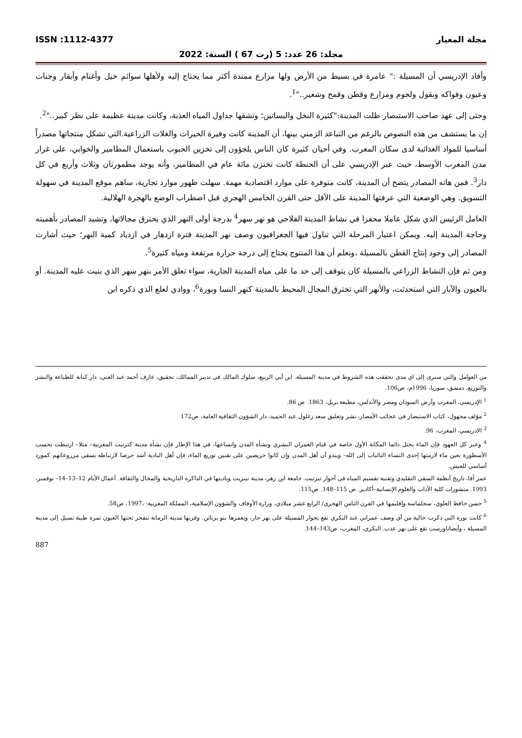مجلة المعيار ISSN :1112-4377
مجلد: 26 عدد: 5 (رت 67 ) السنة: 2022
وأفاد الإدريسي أن المسيلة :" عامرة في بسيط من الأرض ولها مزارع ممتدة أكثر مما يحتاج إليه ولأهلها سوائم خيل وأغنام وأبقار وجنات وعيون وفواكه وبقول ولحوم ومزارع وقطن وقمح وشعير.."<sup>1</sup>.
وحتى إلى عهد صاحب الاستبصار ظلت المدينة:"كثيرة النخل والبساتين؛ وتشقها جداول المياه العذبة، وكانت مدينة عظيمة على نظر كبير.."<sup>2</sup>.
إن ما يستشف من هذه النصوص بالرغم من التباعد الزمني بينها، أن المدينة كانت وفيرة الخيرات والغلات الزراعية.التي تشكل منتجاتها مصدراً أساسيا للمواد الغذائية لدى سكان المغرب. وفي أحيان كثيرة كان الناس يلجؤون إلى تخزين الحبوب باستعمال المطامير والخوابي، على غرار مدن المغرب الأوسط، حيث عبر الإدريسي على أن الحنطة كانت تختزن مائة عام في المطامير، وأنه يوجد مطمورتان وثلاث وأربع في كل دار<sup>3</sup>. فمن هاته المصادر يتضح أن المدينة، كانت متوفرة على موارد اقتصادية مهمة. سهلت ظهور موارد تجارية، ساهم موقع المدينة في سهولة التسويق. وهي الوضعية التي عرفتها المدينة على الأقل حتى القرن الخامس الهجري قبل اضطراب الوضع بالهجرة الهلالية.
العامل الرئيس الذي شكل عاملا محفزا في نشاط المدينة الفلاحي هو نهر سهر<sup>4</sup> بدرجة أولى النهر الذي يخترق مجالاتها، وتشيد المصادر بأهميته وحاجة المدينة إليه. ويمكن اعتبار المرحلة التي تناول فيها الجغرافيون وصف نهر المدينة فترة ازدهار في ازدياد كمية النهر؛ حيث أشارت المصادر إلى وجود إنتاج القطن بالمسيلة ،ونعلم أن هذا المنتوج يحتاج إلى درجة حرارة مرتفعة ومياه كثيرة<sup>5</sup>.
ومن ثم فإن النشاط الزراعي بالمسيلة كان يتوقف إلى حد ما على مياه المدينة الجارية، سواء تعلق الأمر بنهر سهر الذي بنيت عليه المدينة. أو بالعيون والآبار التي استحدثت، والأنهر التي تخترق المجال المحيط بالمدينة كنهر النسا وبورة<sup>6</sup>، ووادي لعلع الذي ذكره ابن
من العوامل والتي سنرى إلى اي مدى تحققت هذه الشروط في مدينة المسيلة. ابن أبي الربيع، سلوك المالك في تدبير الممالك، تحقيق، عارف أحمد عبد الغني، دار كنانة للطباعة والنشر والتوزيع، دمشق، سوريا، 1996م، ص106.
<sup>1</sup> الإدريسي، المغرب وأرض السودان ومصر والأندلس، مطبعة بريل، 1863. ص 86.
<sup>2</sup> مؤلف مجهول، كتاب الاستبصار في عجائب الأمصار، نشر وتعليق سعد زغلول عبد الحميد، دار الشؤون الثقافية العامة، ص172
<sup>3</sup> الادريسي، المغرب، 96.
<sup>4</sup> وعبر كل العهود فإن الماء يحتل دائما المكانة الأول خاصة في قيام العمران البشري ونشأة المدن واتساعها، في هذا الإطار فإن نشأة مدينة كتزنيت المغربية– مثلا– ارتبطت بحسب الأسطورة بعين ماء لازمتها إحدى النساء التائبات إلى الله– ويبدو أن أهل المدن وإن كانوا حريصين على تقنين توزيع الماء، فإن أهل البادية أشد حرصا لارتباطه بسقي مزروعاتهم كمورد أساسي للعيش.
عمر آفا، تاريخ أنظمة السقي التقليدي وتقنية تقسيم المياه في أحواز تيزنيت. جامعة ابن زهر، مدينة تينزيت وباديتها في الذاكرة التاريخية والمجال والثقافة. أعمال الأيام 12–13–14– نوفمبر، 1993. منشورات كلية الآداب والعلوم الإنسانية–أكادير. ص 115–148. ص115.
<sup>5</sup> حسن حافظ العلوي، سجلماسة وإقليمها في القرن الثامن الهجري/ الرابع عشر ميلادي، وزارة الأوقاف والشؤون الإسلامية، المملكة المغربية: ،1997، ص58.
<sup>6</sup> كانت بورة التي ذكرت خالية من أي وصف عمراني عند البكري تقع بجوار المسيلة على نهر جار، ويعمرها بنو يرناتن. وقربها مدينة الرمانة تنفجر تحتها العيون ثمرة طيبة تسيل إلى مدينة المسيلة ، وأيضاتاورست تقع على نهر عذب. البكري، المغرب، ص143–144.
887